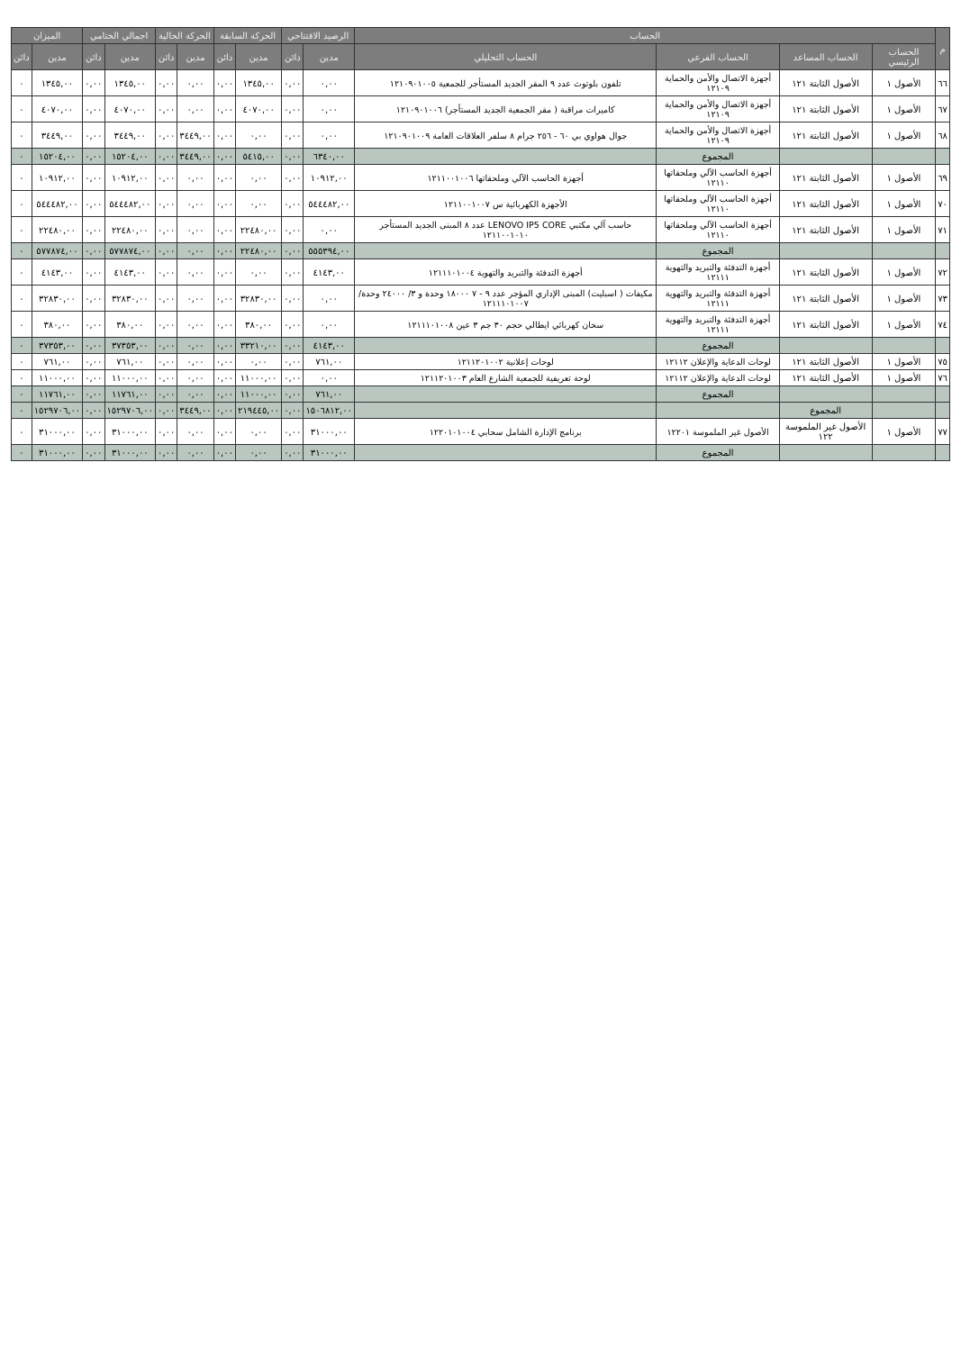| م | الحساب | | | | الرصيد الافتتاحي | | الحركة السابقة | | الحركة الحالية | | اجمالي الختامي | | الميزان | |
| --- | --- | --- | --- | --- | --- | --- | --- | --- | --- | --- | --- | --- | --- | --- |
| | الحساب الرئيسي | الحساب المساعد | الحساب الفرعي | الحساب التحليلي | مدين | دائن | مدين | دائن | مدين | دائن | مدين | دائن | مدين | دائن |
| ٦٦ | الأصول ١ | الأصول الثابتة ١٢١ | أجهزة الاتصال والأمن والحماية ١٢١٠٩ | تلفون بلوتوث عدد ٩ المقر الجديد المستأجر للجمعية ١٢١٠٩٠١٠٠٥ | ٠,٠٠ | ٠,٠٠ | ١٣٤٥,٠٠ | ٠,٠٠ | ٠,٠٠ | ٠,٠٠ | ١٣٤٥,٠٠ | ٠,٠٠ | ١٣٤٥,٠٠ | ٠ |
| ٦٧ | الأصول ١ | الأصول الثابتة ١٢١ | أجهزة الاتصال والأمن والحماية ١٢١٠٩ | كاميرات مراقبة ( مقر الجمعية الجديد المستأجر) ١٢١٠٩٠١٠٠٦ | ٠,٠٠ | ٠,٠٠ | ٤٠٧٠,٠٠ | ٠,٠٠ | ٠,٠٠ | ٠,٠٠ | ٤٠٧٠,٠٠ | ٠,٠٠ | ٤٠٧٠,٠٠ | ٠ |
| ٦٨ | الأصول ١ | الأصول الثابتة ١٢١ | أجهزة الاتصال والأمن والحماية ١٢١٠٩ | جوال هواوي بي ٦٠ - ٢٥٦ جرام ٨ سلفر العلاقات العامة ١٢١٠٩٠١٠٠٩ | ٠,٠٠ | ٠,٠٠ | ٠,٠٠ | ٠,٠٠ | ٣٤٤٩,٠٠ | ٠,٠٠ | ٣٤٤٩,٠٠ | ٠,٠٠ | ٣٤٤٩,٠٠ | ٠ |
| | | | المجموع | | ٦٣٤٠,٠٠ | ٠,٠٠ | ٥٤١٥,٠٠ | ٠,٠٠ | ٣٤٤٩,٠٠ | ٠,٠٠ | ١٥٢٠٤,٠٠ | ٠,٠٠ | ١٥٢٠٤,٠٠ | ٠ |
| ٦٩ | الأصول ١ | الأصول الثابتة ١٢١ | أجهزة الحاسب الآلي وملحقاتها ١٢١١٠ | أجهزة الحاسب الآلي وملحقاتها ١٢١١٠٠١٠٠٦ | ١٠٩١٢,٠٠ | ٠,٠٠ | ٠,٠٠ | ٠,٠٠ | ٠,٠٠ | ٠,٠٠ | ١٠٩١٢,٠٠ | ٠,٠٠ | ١٠٩١٢,٠٠ | ٠ |
| ٧٠ | الأصول ١ | الأصول الثابتة ١٢١ | أجهزة الحاسب الآلي وملحقاتها ١٢١١٠ | الأجهزة الكهربائية س ١٢١١٠٠١٠٠٧ | ٥٤٤٤٨٢,٠٠ | ٠,٠٠ | ٠,٠٠ | ٠,٠٠ | ٠,٠٠ | ٠,٠٠ | ٥٤٤٤٨٢,٠٠ | ٠,٠٠ | ٥٤٤٤٨٢,٠٠ | ٠ |
| ٧١ | الأصول ١ | الأصول الثابتة ١٢١ | أجهزة الحاسب الآلي وملحقاتها ١٢١١٠ | حاسب آلي مكتبي LENOVO IP5 CORE عدد ٨ المبنى الجديد المستأجر ١٢١١٠٠١٠١٠ | ٠,٠٠ | ٠,٠٠ | ٢٢٤٨٠,٠٠ | ٠,٠٠ | ٠,٠٠ | ٠,٠٠ | ٢٢٤٨٠,٠٠ | ٠,٠٠ | ٢٢٤٨٠,٠٠ | ٠ |
| | | | المجموع | | ٥٥٥٣٩٤,٠٠ | ٠,٠٠ | ٢٢٤٨٠,٠٠ | ٠,٠٠ | ٠,٠٠ | ٠,٠٠ | ٥٧٧٨٧٤,٠٠ | ٠,٠٠ | ٥٧٧٨٧٤,٠٠ | ٠ |
| ٧٢ | الأصول ١ | الأصول الثابتة ١٢١ | أجهزة التدفئة والتبريد والتهوية ١٢١١١ | أجهزة التدفئة والتبريد والتهوية ١٢١١١٠١٠٠٤ | ٤١٤٣,٠٠ | ٠,٠٠ | ٠,٠٠ | ٠,٠٠ | ٠,٠٠ | ٠,٠٠ | ٤١٤٣,٠٠ | ٠,٠٠ | ٤١٤٣,٠٠ | ٠ |
| ٧٣ | الأصول ١ | الأصول الثابتة ١٢١ | أجهزة التدفئة والتبريد والتهوية ١٢١١١ | مكيفات ( اسبليت) المبنى الإداري المؤجر عدد ٩ - ٧ ١٨٠٠٠ وحدة و ٣/ ٢٤٠٠٠ وحدة/ ١٢١١١٠١٠٠٧ | ٠,٠٠ | ٠,٠٠ | ٣٢٨٣٠,٠٠ | ٠,٠٠ | ٠,٠٠ | ٠,٠٠ | ٣٢٨٣٠,٠٠ | ٠,٠٠ | ٣٢٨٣٠,٠٠ | ٠ |
| ٧٤ | الأصول ١ | الأصول الثابتة ١٢١ | أجهزة التدفئة والتبريد والتهوية ١٢١١١ | سخان كهربائي ايطالي حجم ٣٠ جم ٣ عين ١٢١١١٠١٠٠٨ | ٠,٠٠ | ٠,٠٠ | ٣٨٠,٠٠ | ٠,٠٠ | ٠,٠٠ | ٠,٠٠ | ٣٨٠,٠٠ | ٠,٠٠ | ٣٨٠,٠٠ | ٠ |
| | | | المجموع | | ٤١٤٣,٠٠ | ٠,٠٠ | ٣٣٢١٠,٠٠ | ٠,٠٠ | ٠,٠٠ | ٠,٠٠ | ٣٧٣٥٣,٠٠ | ٠,٠٠ | ٣٧٣٥٣,٠٠ | ٠ |
| ٧٥ | الأصول ١ | الأصول الثابتة ١٢١ | لوحات الدعاية والإعلان ١٢١١٢ | لوحات إعلانية ١٢١١٢٠١٠٠٢ | ٧٦١,٠٠ | ٠,٠٠ | ٠,٠٠ | ٠,٠٠ | ٠,٠٠ | ٠,٠٠ | ٧٦١,٠٠ | ٠,٠٠ | ٧٦١,٠٠ | ٠ |
| ٧٦ | الأصول ١ | الأصول الثابتة ١٢١ | لوحات الدعاية والإعلان ١٢١١٢ | لوحة تعريفية للجمعية الشارع العام ١٢١١٢٠١٠٠٣ | ٠,٠٠ | ٠,٠٠ | ١١٠٠٠,٠٠ | ٠,٠٠ | ٠,٠٠ | ٠,٠٠ | ١١٠٠٠,٠٠ | ٠,٠٠ | ١١٠٠٠,٠٠ | ٠ |
| | | | المجموع | | ٧٦١,٠٠ | ٠,٠٠ | ١١٠٠٠,٠٠ | ٠,٠٠ | ٠,٠٠ | ٠,٠٠ | ١١٧٦١,٠٠ | ٠,٠٠ | ١١٧٦١,٠٠ | ٠ |
| | | المجموع | | | ١٥٠٦٨١٢,٠٠ | ٠,٠٠ | ٢١٩٤٤٥,٠٠ | ٠,٠٠ | ٣٤٤٩,٠٠ | ٠,٠٠ | ١٥٢٩٧٠٦,٠٠ | ٠,٠٠ | ١٥٢٩٧٠٦,٠٠ | ٠ |
| ٧٧ | الأصول ١ | الأصول غير الملموسة ١٢٢ | الأصول غير الملموسة ١٢٢٠١ | برنامج الإدارة الشامل سحابي ١٢٢٠١٠١٠٠٤ | ٣١٠٠٠,٠٠ | ٠,٠٠ | ٠,٠٠ | ٠,٠٠ | ٠,٠٠ | ٠,٠٠ | ٣١٠٠٠,٠٠ | ٠,٠٠ | ٣١٠٠٠,٠٠ | ٠ |
| | | | المجموع | | ٣١٠٠٠,٠٠ | ٠,٠٠ | ٠,٠٠ | ٠,٠٠ | ٠,٠٠ | ٠,٠٠ | ٣١٠٠٠,٠٠ | ٠,٠٠ | ٣١٠٠٠,٠٠ | ٠ |